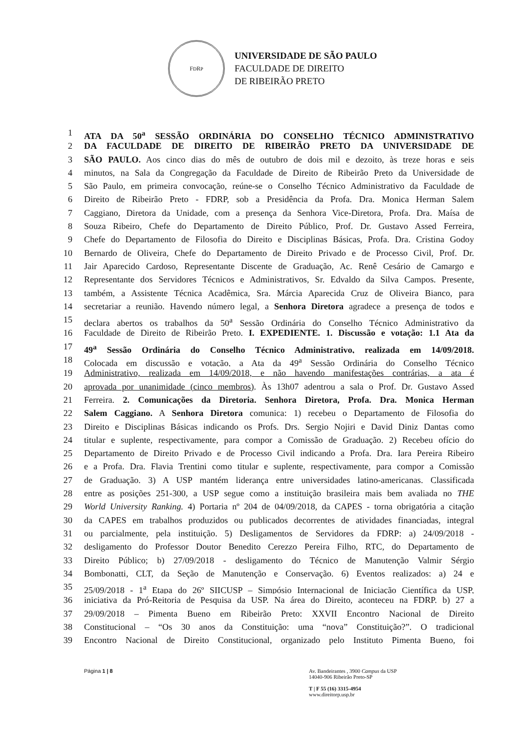F<sub>D</sub> R<sub>P</sub>
UNIVERSIDADE DE SÃO PAULO
FACULDADE DE DIREITO
DE RIBEIRÃO PRETO
1 ATA DA 50<sup>a</sup> SESSÃO ORDINÁRIA DO CONSELHO TÉCNICO ADMINISTRATIVO
2 DA FACULDADE DE DIREITO DE RIBEIRÃO PRETO DA UNIVERSIDADE DE
3 SÃO PAULO. Aos cinco dias do mês de outubro de dois mil e dezoito, às treze horas e seis
4 minutos, na Sala da Congregação da Faculdade de Direito de Ribeirão Preto da Universidade de
5 São Paulo, em primeira convocação, reúne-se o Conselho Técnico Administrativo da Faculdade de
6 Direito de Ribeirão Preto - FDRP, sob a Presidência da Profa. Dra. Monica Herman Salem
7 Caggiano, Diretora da Unidade, com a presença da Senhora Vice-Diretora, Profa. Dra. Maísa de
8 Souza Ribeiro, Chefe do Departamento de Direito Público, Prof. Dr. Gustavo Assed Ferreira,
9 Chefe do Departamento de Filosofia do Direito e Disciplinas Básicas, Profa. Dra. Cristina Godoy
10 Bernardo de Oliveira, Chefe do Departamento de Direito Privado e de Processo Civil, Prof. Dr.
11 Jair Aparecido Cardoso, Representante Discente de Graduação, Ac. Renê Cesário de Camargo e
12 Representante dos Servidores Técnicos e Administrativos, Sr. Edvaldo da Silva Campos. Presente,
13 também, a Assistente Técnica Acadêmica, Sra. Márcia Aparecida Cruz de Oliveira Bianco, para
14 secretariar a reunião. Havendo número legal, a Senhora Diretora agradece a presença de todos e
15 declara abertos os trabalhos da 50<sup>a</sup> Sessão Ordinária do Conselho Técnico Administrativo da
16 Faculdade de Direito de Ribeirão Preto. I. EXPEDIENTE. 1. Discussão e votação: 1.1 Ata da
17 49<sup>a</sup> Sessão Ordinária do Conselho Técnico Administrativo, realizada em 14/09/2018.
18 Colocada em discussão e votação, a Ata da 49<sup>a</sup> Sessão Ordinária do Conselho Técnico
19 Administrativo, realizada em 14/09/2018, e não havendo manifestações contrárias, a ata é
20 aprovada por unanimidade (cinco membros). Às 13h07 adentrou a sala o Prof. Dr. Gustavo Assed
21 Ferreira. 2. Comunicações da Diretoria. Senhora Diretora, Profa. Dra. Monica Herman
22 Salem Caggiano. A Senhora Diretora comunica: 1) recebeu o Departamento de Filosofia do
23 Direito e Disciplinas Básicas indicando os Profs. Drs. Sergio Nojiri e David Diniz Dantas como
24 titular e suplente, respectivamente, para compor a Comissão de Graduação. 2) Recebeu ofício do
25 Departamento de Direito Privado e de Processo Civil indicando a Profa. Dra. Iara Pereira Ribeiro
26 e a Profa. Dra. Flavia Trentini como titular e suplente, respectivamente, para compor a Comissão
27 de Graduação. 3) A USP mantém liderança entre universidades latino-americanas. Classificada
28 entre as posições 251-300, a USP segue como a instituição brasileira mais bem avaliada no THE
29 World University Ranking. 4) Portaria nº 204 de 04/09/2018, da CAPES - torna obrigatória a citação
30 da CAPES em trabalhos produzidos ou publicados decorrentes de atividades financiadas, integral
31 ou parcialmente, pela instituição. 5) Desligamentos de Servidores da FDRP: a) 24/09/2018 -
32 desligamento do Professor Doutor Benedito Cerezzo Pereira Filho, RTC, do Departamento de
33 Direito Público; b) 27/09/2018 - desligamento do Técnico de Manutenção Valmir Sérgio
34 Bombonatti, CLT, da Seção de Manutenção e Conservação. 6) Eventos realizados: a) 24 e
35 25/09/2018 - 1<sup>a</sup> Etapa do 26º SIICUSP – Simpósio Internacional de Iniciação Científica da USP,
36 iniciativa da Pró-Reitoria de Pesquisa da USP. Na área do Direito, aconteceu na FDRP. b) 27 a
37 29/09/2018 – Pimenta Bueno em Ribeirão Preto: XXVII Encontro Nacional de Direito
38 Constitucional – “Os 30 anos da Constituição: uma “nova” Constituição?”. O tradicional
39 Encontro Nacional de Direito Constitucional, organizado pelo Instituto Pimenta Bueno, foi
Página 1 | 8 Av. Bandeirantes , 3900 Campus da USP
14040-906 Ribeirão Preto-SP
T | F 55 (16) 3315-4954
www.direitorp.usp.br